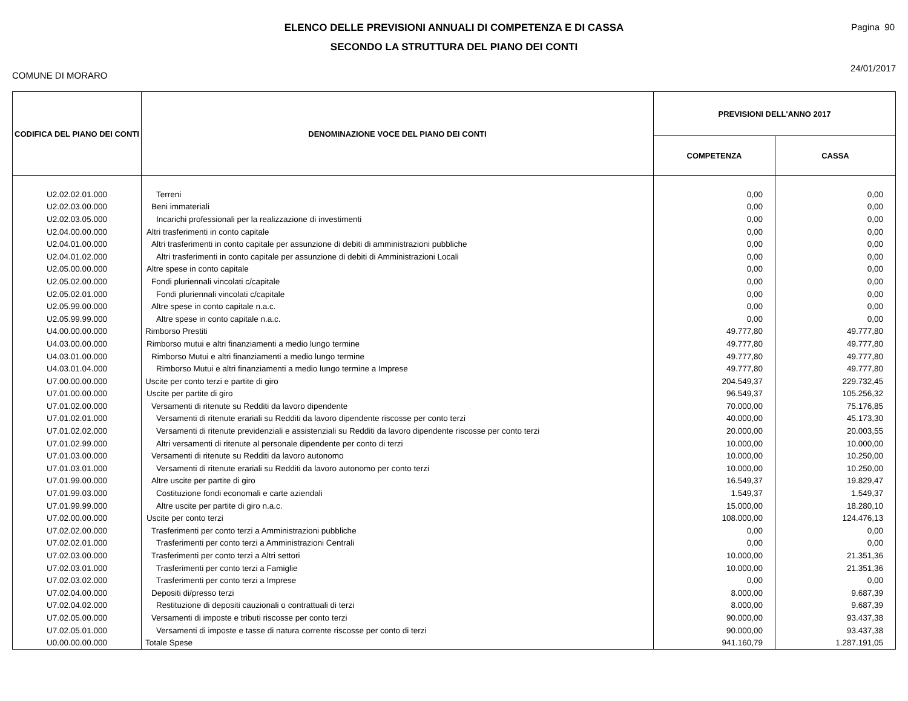Pagina 90
ELENCO DELLE PREVISIONI ANNUALI DI COMPETENZA E DI CASSA
SECONDO LA STRUTTURA DEL PIANO DEI CONTI
COMUNE DI MORARO 24/01/2017
| CODIFICA DEL PIANO DEI CONTI | DENOMINAZIONE VOCE DEL PIANO DEI CONTI | PREVISIONI DELL'ANNO 2017 | |
| --- | --- | --- | --- |
| | | COMPETENZA | CASSA |
| U2.02.02.01.000 | Terreni | 0,00 | 0,00 |
| U2.02.03.00.000 | Beni immateriali | 0,00 | 0,00 |
| U2.02.03.05.000 | Incarichi professionali per la realizzazione di investimenti | 0,00 | 0,00 |
| U2.04.00.00.000 | Altri trasferimenti in conto capitale | 0,00 | 0,00 |
| U2.04.01.00.000 | Altri trasferimenti in conto capitale per assunzione di debiti di amministrazioni pubbliche | 0,00 | 0,00 |
| U2.04.01.02.000 | Altri trasferimenti in conto capitale per assunzione di debiti di Amministrazioni Locali | 0,00 | 0,00 |
| U2.05.00.00.000 | Altre spese in conto capitale | 0,00 | 0,00 |
| U2.05.02.00.000 | Fondi pluriennali vincolati c/capitale | 0,00 | 0,00 |
| U2.05.02.01.000 | Fondi pluriennali vincolati c/capitale | 0,00 | 0,00 |
| U2.05.99.00.000 | Altre spese in conto capitale n.a.c. | 0,00 | 0,00 |
| U2.05.99.99.000 | Altre spese in conto capitale n.a.c. | 0,00 | 0,00 |
| U4.00.00.00.000 | Rimborso Prestiti | 49.777,80 | 49.777,80 |
| U4.03.00.00.000 | Rimborso mutui e altri finanziamenti a medio lungo termine | 49.777,80 | 49.777,80 |
| U4.03.01.00.000 | Rimborso Mutui e altri finanziamenti a medio lungo termine | 49.777,80 | 49.777,80 |
| U4.03.01.04.000 | Rimborso Mutui e altri finanziamenti a medio lungo termine a Imprese | 49.777,80 | 49.777,80 |
| U7.00.00.00.000 | Uscite per conto terzi e partite di giro | 204.549,37 | 229.732,45 |
| U7.01.00.00.000 | Uscite per partite di giro | 96.549,37 | 105.256,32 |
| U7.01.02.00.000 | Versamenti di ritenute su Redditi da lavoro dipendente | 70.000,00 | 75.176,85 |
| U7.01.02.01.000 | Versamenti di ritenute erariali su Redditi da lavoro dipendente riscosse per conto terzi | 40.000,00 | 45.173,30 |
| U7.01.02.02.000 | Versamenti di ritenute previdenziali e assistenziali su Redditi da lavoro dipendente riscosse per conto terzi | 20.000,00 | 20.003,55 |
| U7.01.02.99.000 | Altri versamenti di ritenute al personale dipendente per conto di terzi | 10.000,00 | 10.000,00 |
| U7.01.03.00.000 | Versamenti di ritenute su Redditi da lavoro autonomo | 10.000,00 | 10.250,00 |
| U7.01.03.01.000 | Versamenti di ritenute erariali su Redditi da lavoro autonomo per conto terzi | 10.000,00 | 10.250,00 |
| U7.01.99.00.000 | Altre uscite per partite di giro | 16.549,37 | 19.829,47 |
| U7.01.99.03.000 | Costituzione fondi economali e carte aziendali | 1.549,37 | 1.549,37 |
| U7.01.99.99.000 | Altre uscite per partite di giro n.a.c. | 15.000,00 | 18.280,10 |
| U7.02.00.00.000 | Uscite per conto terzi | 108.000,00 | 124.476,13 |
| U7.02.02.00.000 | Trasferimenti per conto terzi a Amministrazioni pubbliche | 0,00 | 0,00 |
| U7.02.02.01.000 | Trasferimenti per conto terzi a Amministrazioni Centrali | 0,00 | 0,00 |
| U7.02.03.00.000 | Trasferimenti per conto terzi a Altri settori | 10.000,00 | 21.351,36 |
| U7.02.03.01.000 | Trasferimenti per conto terzi a Famiglie | 10.000,00 | 21.351,36 |
| U7.02.03.02.000 | Trasferimenti per conto terzi a Imprese | 0,00 | 0,00 |
| U7.02.04.00.000 | Depositi di/presso terzi | 8.000,00 | 9.687,39 |
| U7.02.04.02.000 | Restituzione di depositi cauzionali o contrattuali di terzi | 8.000,00 | 9.687,39 |
| U7.02.05.00.000 | Versamenti di imposte e tributi riscosse per conto terzi | 90.000,00 | 93.437,38 |
| U7.02.05.01.000 | Versamenti di imposte e tasse di natura corrente riscosse per conto di terzi | 90.000,00 | 93.437,38 |
| U0.00.00.00.000 | Totale Spese | 941.160,79 | 1.287.191,05 |